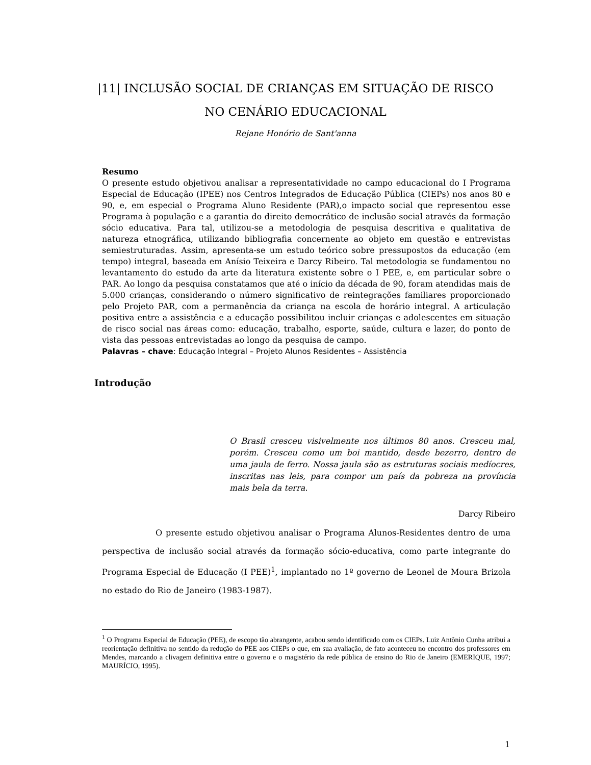|11| INCLUSÃO SOCIAL DE CRIANÇAS EM SITUAÇÃO DE RISCO
NO CENÁRIO EDUCACIONAL
Rejane Honório de Sant'anna
Resumo
O presente estudo objetivou analisar a representatividade no campo educacional do I Programa Especial de Educação (IPEE) nos Centros Integrados de Educação Pública (CIEPs) nos anos 80 e 90, e, em especial o Programa Aluno Residente (PAR),o impacto social que representou esse Programa à população e a garantia do direito democrático de inclusão social através da formação sócio educativa. Para tal, utilizou-se a metodologia de pesquisa descritiva e qualitativa de natureza etnográfica, utilizando bibliografia concernente ao objeto em questão e entrevistas semiestruturadas. Assim, apresenta-se um estudo teórico sobre pressupostos da educação (em tempo) integral, baseada em Anísio Teixeira e Darcy Ribeiro. Tal metodologia se fundamentou no levantamento do estudo da arte da literatura existente sobre o I PEE, e, em particular sobre o PAR. Ao longo da pesquisa constatamos que até o início da década de 90, foram atendidas mais de 5.000 crianças, considerando o número significativo de reintegrações familiares proporcionado pelo Projeto PAR, com a permanência da criança na escola de horário integral. A articulação positiva entre a assistência e a educação possibilitou incluir crianças e adolescentes em situação de risco social nas áreas como: educação, trabalho, esporte, saúde, cultura e lazer, do ponto de vista das pessoas entrevistadas ao longo da pesquisa de campo.
Palavras – chave: Educação Integral – Projeto Alunos Residentes – Assistência
Introdução
O Brasil cresceu visivelmente nos últimos 80 anos. Cresceu mal, porém. Cresceu como um boi mantido, desde bezerro, dentro de uma jaula de ferro. Nossa jaula são as estruturas sociais medíocres, inscritas nas leis, para compor um país da pobreza na província mais bela da terra.
Darcy Ribeiro
O presente estudo objetivou analisar o Programa Alunos-Residentes dentro de uma perspectiva de inclusão social através da formação sócio-educativa, como parte integrante do Programa Especial de Educação (I PEE)<sup>1</sup>, implantado no 1º governo de Leonel de Moura Brizola no estado do Rio de Janeiro (1983-1987).
<sup>1</sup> O Programa Especial de Educação (PEE), de escopo tão abrangente, acabou sendo identificado com os CIEPs. Luiz Antônio Cunha atribui a reorientação definitiva no sentido da redução do PEE aos CIEPs o que, em sua avaliação, de fato aconteceu no encontro dos professores em Mendes, marcando a clivagem definitiva entre o governo e o magistério da rede pública de ensino do Rio de Janeiro (EMERIQUE, 1997; MAURÍCIO, 1995).
1